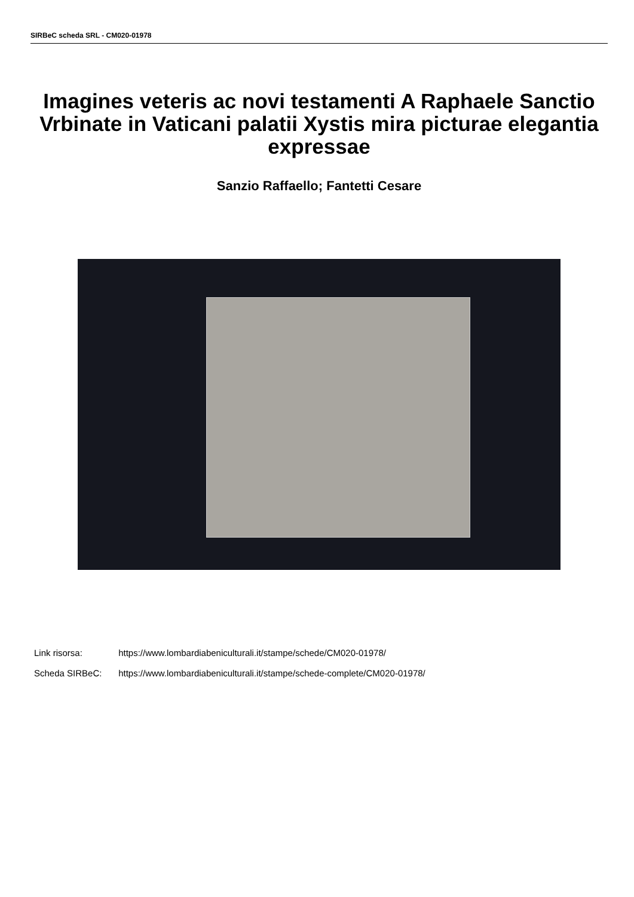SIRBeC scheda SRL - CM020-01978
Imagines veteris ac novi testamenti A Raphaele Sanctio Vrbinate in Vaticani palatii Xystis mira picturae elegantia expressae
Sanzio Raffaello; Fantetti Cesare
Link risorsa: https://www.lombardiabeniculturali.it/stampe/schede/CM020-01978/
Scheda SIRBeC: https://www.lombardiabeniculturali.it/stampe/schede-complete/CM020-01978/